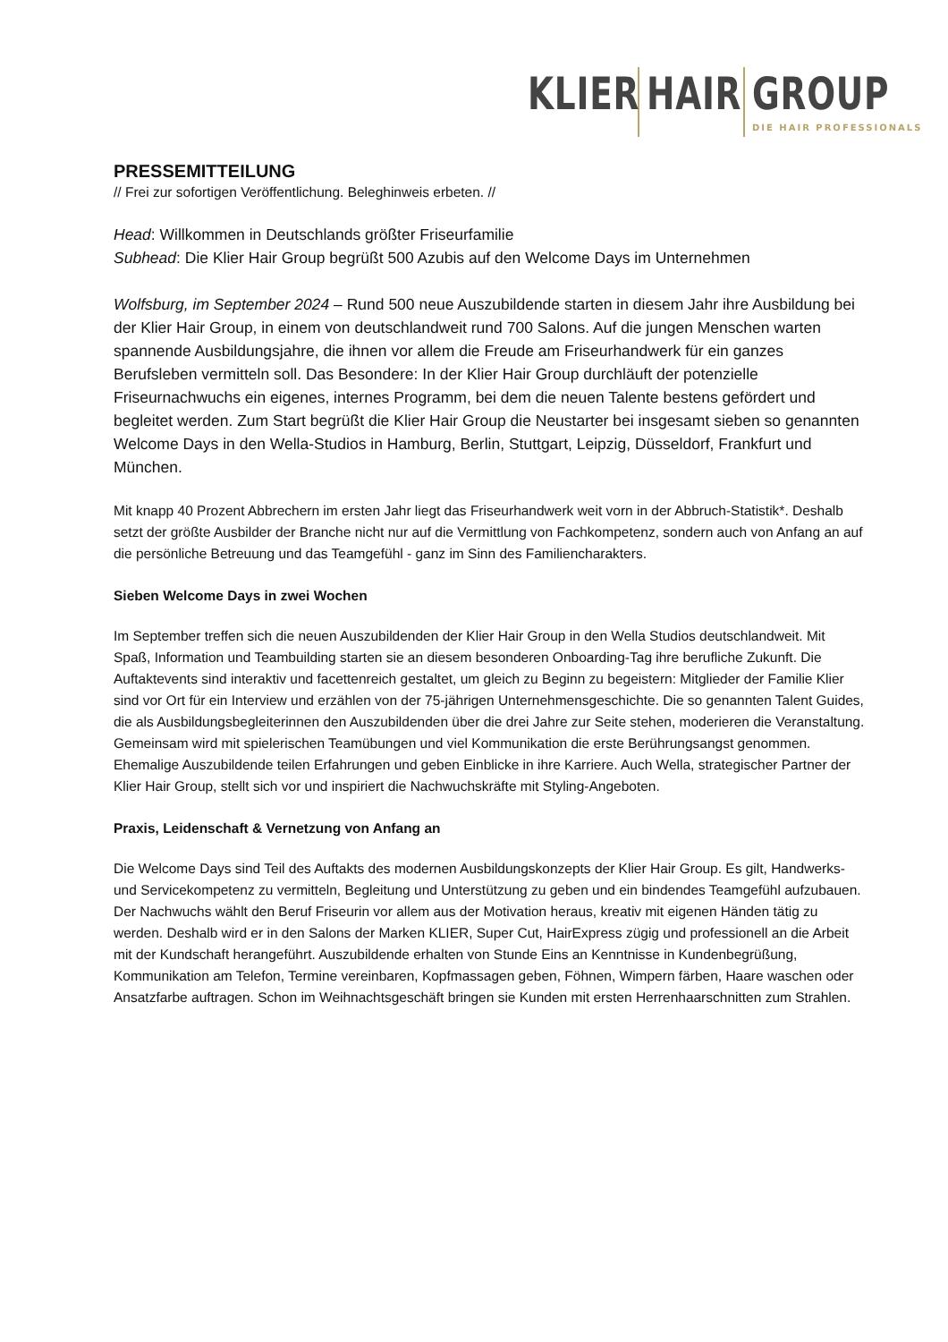KLIER
HAIR
GROUP
DIE HAIR PROFESSIONALS
PRESSEMITTEILUNG
// Frei zur sofortigen Veröffentlichung. Beleghinweis erbeten. //
Head: Willkommen in Deutschlands größter Friseurfamilie
Subhead: Die Klier Hair Group begrüßt 500 Azubis auf den Welcome Days im Unternehmen
Wolfsburg, im September 2024 – Rund 500 neue Auszubildende starten in diesem Jahr ihre Ausbildung bei der Klier Hair Group, in einem von deutschlandweit rund 700 Salons. Auf die jungen Menschen warten spannende Ausbildungsjahre, die ihnen vor allem die Freude am Friseurhandwerk für ein ganzes Berufsleben vermitteln soll. Das Besondere: In der Klier Hair Group durchläuft der potenzielle Friseurnachwuchs ein eigenes, internes Programm, bei dem die neuen Talente bestens gefördert und begleitet werden. Zum Start begrüßt die Klier Hair Group die Neustarter bei insgesamt sieben so genannten Welcome Days in den Wella-Studios in Hamburg, Berlin, Stuttgart, Leipzig, Düsseldorf, Frankfurt und München.
Mit knapp 40 Prozent Abbrechern im ersten Jahr liegt das Friseurhandwerk weit vorn in der Abbruch-Statistik*. Deshalb setzt der größte Ausbilder der Branche nicht nur auf die Vermittlung von Fachkompetenz, sondern auch von Anfang an auf die persönliche Betreuung und das Teamgefühl - ganz im Sinn des Familiencharakters.
Sieben Welcome Days in zwei Wochen
Im September treffen sich die neuen Auszubildenden der Klier Hair Group in den Wella Studios deutschlandweit. Mit Spaß, Information und Teambuilding starten sie an diesem besonderen Onboarding-Tag ihre berufliche Zukunft. Die Auftaktevents sind interaktiv und facettenreich gestaltet, um gleich zu Beginn zu begeistern: Mitglieder der Familie Klier sind vor Ort für ein Interview und erzählen von der 75-jährigen Unternehmensgeschichte. Die so genannten Talent Guides, die als Ausbildungsbegleiterinnen den Auszubildenden über die drei Jahre zur Seite stehen, moderieren die Veranstaltung. Gemeinsam wird mit spielerischen Teamübungen und viel Kommunikation die erste Berührungsangst genommen. Ehemalige Auszubildende teilen Erfahrungen und geben Einblicke in ihre Karriere. Auch Wella, strategischer Partner der Klier Hair Group, stellt sich vor und inspiriert die Nachwuchskräfte mit Styling-Angeboten.
Praxis, Leidenschaft & Vernetzung von Anfang an
Die Welcome Days sind Teil des Auftakts des modernen Ausbildungskonzepts der Klier Hair Group. Es gilt, Handwerks- und Servicekompetenz zu vermitteln, Begleitung und Unterstützung zu geben und ein bindendes Teamgefühl aufzubauen. Der Nachwuchs wählt den Beruf Friseurin vor allem aus der Motivation heraus, kreativ mit eigenen Händen tätig zu werden. Deshalb wird er in den Salons der Marken KLIER, Super Cut, HairExpress zügig und professionell an die Arbeit mit der Kundschaft herangeführt. Auszubildende erhalten von Stunde Eins an Kenntnisse in Kundenbegrüßung, Kommunikation am Telefon, Termine vereinbaren, Kopfmassagen geben, Föhnen, Wimpern färben, Haare waschen oder Ansatzfarbe auftragen. Schon im Weihnachtsgeschäft bringen sie Kunden mit ersten Herrenhaarschnitten zum Strahlen.